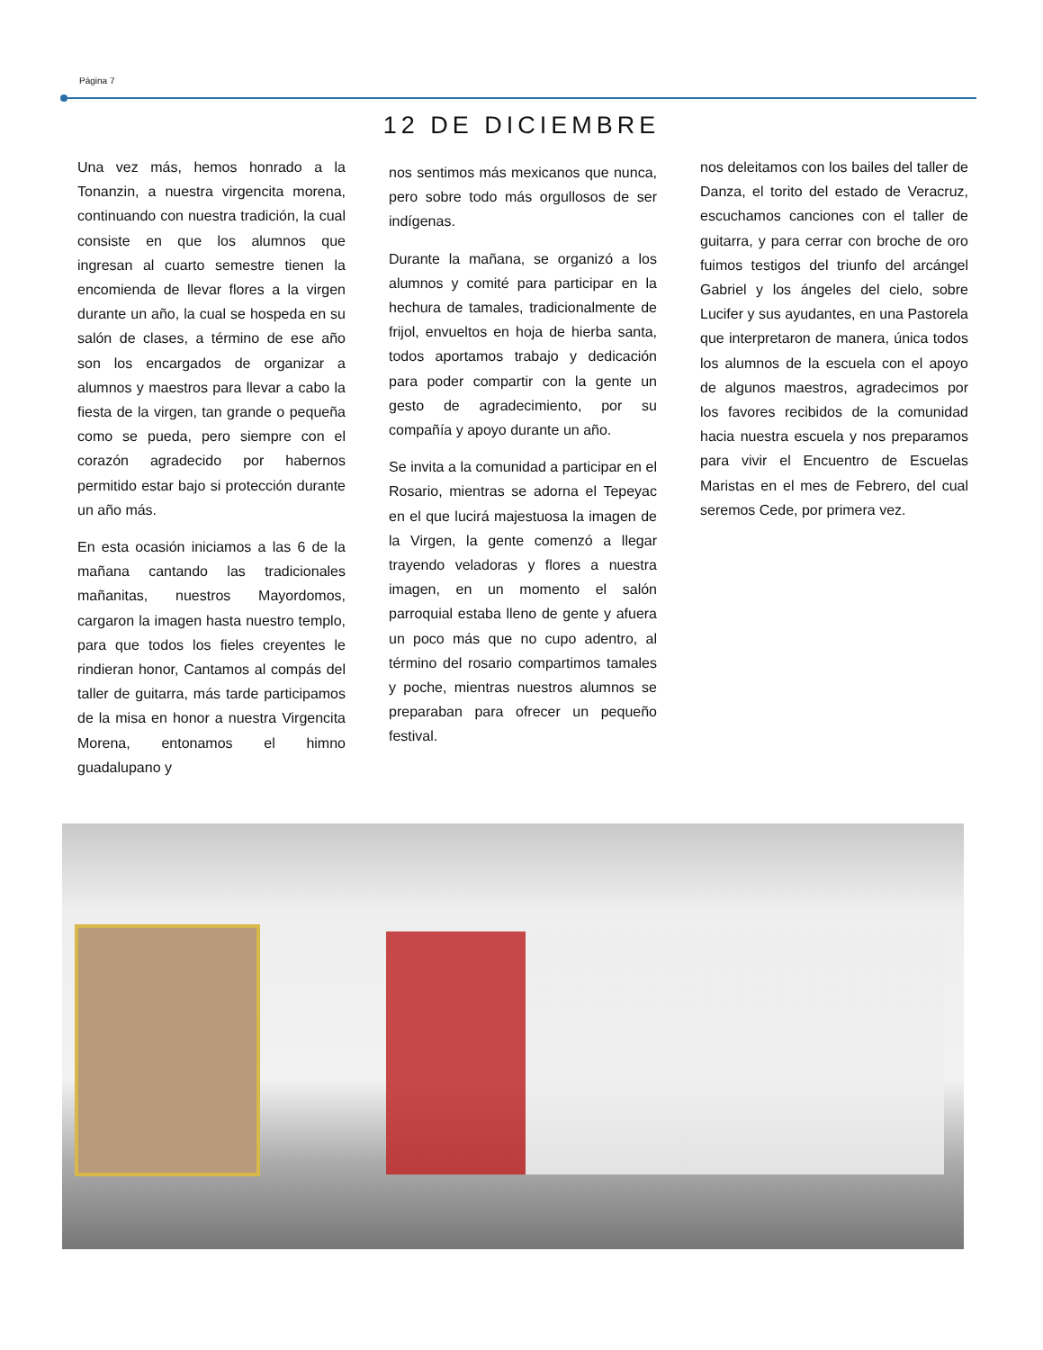Página 7
12 DE DICIEMBRE
Una vez más, hemos honrado a la Tonanzin, a nuestra virgencita morena, continuando con nuestra tradición, la cual consiste en que los alumnos que ingresan al cuarto semestre tienen la encomienda de llevar flores a la virgen durante un año, la cual se hospeda en su salón de clases, a término de ese año son los encargados de organizar a alumnos y maestros para llevar a cabo la fiesta de la virgen, tan grande o pequeña como se pueda, pero siempre con el corazón agradecido por habernos permitido estar bajo si protección durante un año más.
En esta ocasión iniciamos a las 6 de la mañana cantando las tradicionales mañanitas, nuestros Mayordomos, cargaron la imagen hasta nuestro templo, para que todos los fieles creyentes le rindieran honor, Cantamos al compás del taller de guitarra, más tarde participamos de la misa en honor a nuestra Virgencita Morena, entonamos el himno guadalupano y
nos sentimos más mexicanos que nunca, pero sobre todo más orgullosos de ser indígenas.
Durante la mañana, se organizó a los alumnos y comité para participar en la hechura de tamales, tradicionalmente de frijol, envueltos en hoja de hierba santa, todos aportamos trabajo y dedicación para poder compartir con la gente un gesto de agradecimiento, por su compañía y apoyo durante un año.
Se invita a la comunidad a participar en el Rosario, mientras se adorna el Tepeyac en el que lucirá majestuosa la imagen de la Virgen, la gente comenzó a llegar trayendo veladoras y flores a nuestra imagen, en un momento el salón parroquial estaba lleno de gente y afuera un poco más que no cupo adentro, al término del rosario compartimos tamales y poche, mientras nuestros alumnos se preparaban para ofrecer un pequeño festival.
nos deleitamos con los bailes del taller de Danza, el torito del estado de Veracruz, escuchamos canciones con el taller de guitarra, y para cerrar con broche de oro fuimos testigos del triunfo del arcángel Gabriel y los ángeles del cielo, sobre Lucifer y sus ayudantes, en una Pastorela que interpretaron de manera, única todos los alumnos de la escuela con el apoyo de algunos maestros, agradecimos por los favores recibidos de la comunidad hacia nuestra escuela y nos preparamos para vivir el Encuentro de Escuelas Maristas en el mes de Febrero, del cual seremos Cede, por primera vez.